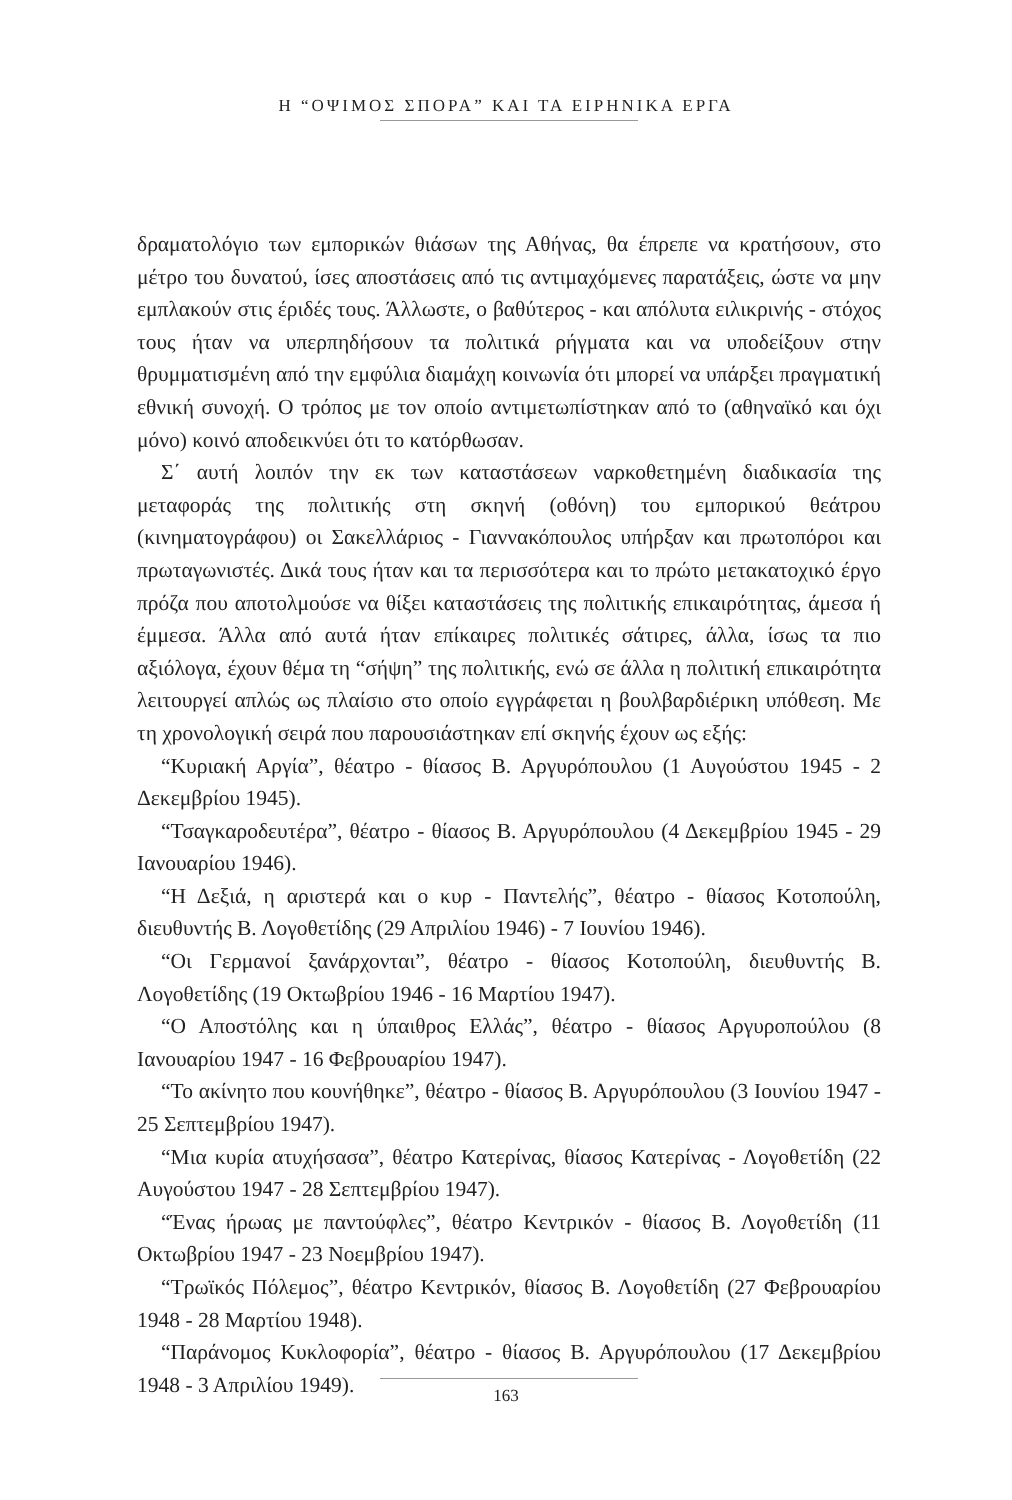Η “ΟΨΙΜΟΣ ΣΠΟΡΑ” ΚΑΙ ΤΑ ΕΙΡΗΝΙΚΑ ΕΡΓΑ
δραματολόγιο των εμπορικών θιάσων της Αθήνας, θα έπρεπε να κρατήσουν, στο μέτρο του δυνατού, ίσες αποστάσεις από τις αντιμαχόμενες παρατάξεις, ώστε να μην εμπλακούν στις έριδές τους. Άλλωστε, ο βαθύτερος - και απόλυτα ειλικρινής - στόχος τους ήταν να υπερπηδήσουν τα πολιτικά ρήγματα και να υποδείξουν στην θρυμματισμένη από την εμφύλια διαμάχη κοινωνία ότι μπορεί να υπάρξει πραγματική εθνική συνοχή. Ο τρόπος με τον οποίο αντιμετωπίστηκαν από το (αθηναϊκό και όχι μόνο) κοινό αποδεικνύει ότι το κατόρθωσαν.
Σ΄ αυτή λοιπόν την εκ των καταστάσεων ναρκοθετημένη διαδικασία της μεταφοράς της πολιτικής στη σκηνή (οθόνη) του εμπορικού θεάτρου (κινηματογράφου) οι Σακελλάριος - Γιαννακόπουλος υπήρξαν και πρωτοπόροι και πρωταγωνιστές. Δικά τους ήταν και τα περισσότερα και το πρώτο μετακατοχικό έργο πρόζα που αποτολμούσε να θίξει καταστάσεις της πολιτικής επικαιρότητας, άμεσα ή έμμεσα. Άλλα από αυτά ήταν επίκαιρες πολιτικές σάτιρες, άλλα, ίσως τα πιο αξιόλογα, έχουν θέμα τη “σήψη” της πολιτικής, ενώ σε άλλα η πολιτική επικαιρότητα λειτουργεί απλώς ως πλαίσιο στο οποίο εγγράφεται η βουλβαρδιέρικη υπόθεση. Με τη χρονολογική σειρά που παρουσιάστηκαν επί σκηνής έχουν ως εξής:
“Κυριακή Αργία”, θέατρο - θίασος Β. Αργυρόπουλου (1 Αυγούστου 1945 - 2 Δεκεμβρίου 1945).
“Τσαγκαροδευτέρα”, θέατρο - θίασος Β. Αργυρόπουλου (4 Δεκεμβρίου 1945 - 29 Ιανουαρίου 1946).
“Η Δεξιά, η αριστερά και ο κυρ - Παντελής”, θέατρο - θίασος Κοτοπούλη, διευθυντής Β. Λογοθετίδης (29 Απριλίου 1946) - 7 Ιουνίου 1946).
“Οι Γερμανοί ξανάρχονται”, θέατρο - θίασος Κοτοπούλη, διευθυντής Β. Λογοθετίδης (19 Οκτωβρίου 1946 - 16 Μαρτίου 1947).
“Ο Αποστόλης και η ύπαιθρος Ελλάς”, θέατρο - θίασος Αργυροπούλου (8 Ιανουαρίου 1947 - 16 Φεβρουαρίου 1947).
“Το ακίνητο που κουνήθηκε”, θέατρο - θίασος Β. Αργυρόπουλου (3 Ιουνίου 1947 - 25 Σεπτεμβρίου 1947).
“Μια κυρία ατυχήσασα”, θέατρο Κατερίνας, θίασος Κατερίνας - Λογοθετίδη (22 Αυγούστου 1947 - 28 Σεπτεμβρίου 1947).
“Ένας ήρωας με παντούφλες”, θέατρο Κεντρικόν - θίασος Β. Λογοθετίδη (11 Οκτωβρίου 1947 - 23 Νοεμβρίου 1947).
“Τρωϊκός Πόλεμος”, θέατρο Κεντρικόν, θίασος Β. Λογοθετίδη (27 Φεβρουαρίου 1948 - 28 Μαρτίου 1948).
“Παράνομος Κυκλοφορία”, θέατρο - θίασος Β. Αργυρόπουλου (17 Δεκεμβρίου 1948 - 3 Απριλίου 1949).
163